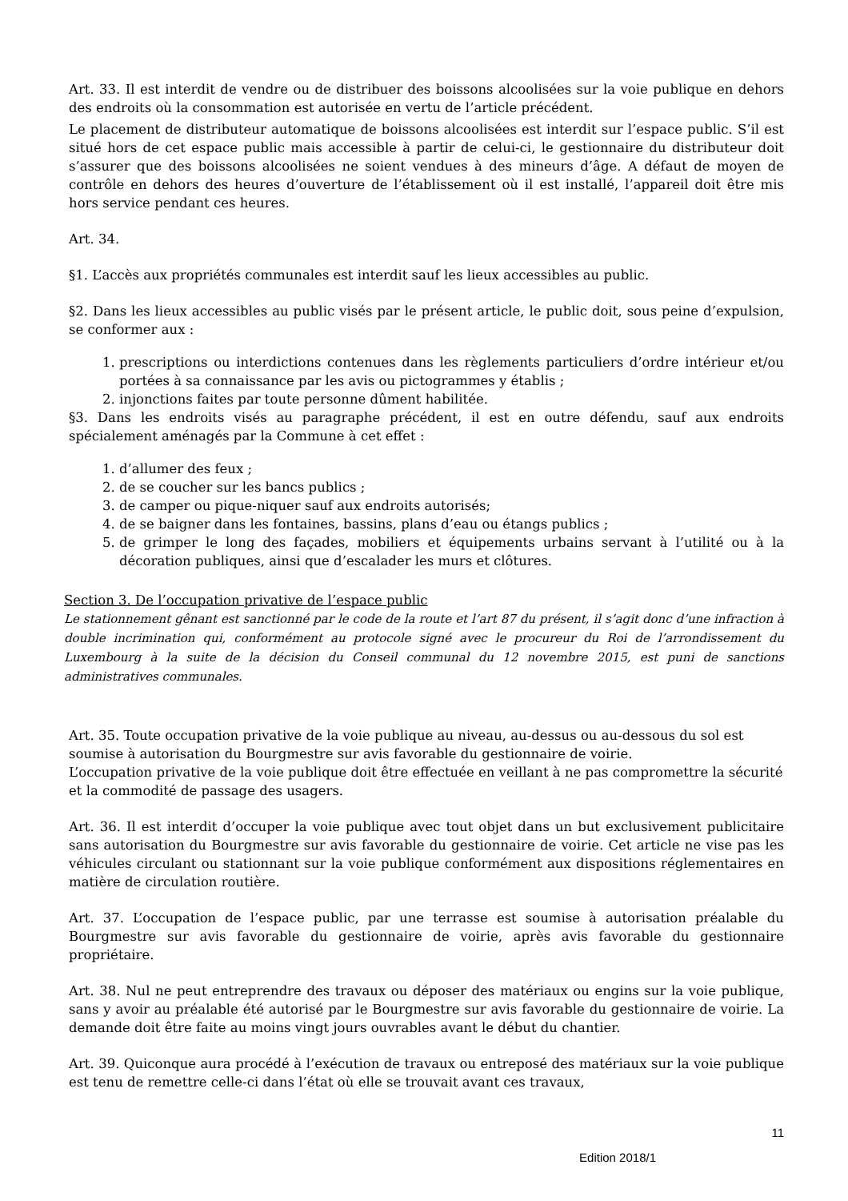Art. 33. Il est interdit de vendre ou de distribuer des boissons alcoolisées sur la voie publique en dehors des endroits où la consommation est autorisée en vertu de l’article précédent.
Le placement de distributeur automatique de boissons alcoolisées est interdit sur l’espace public. S’il est situé hors de cet espace public mais accessible à partir de celui-ci, le gestionnaire du distributeur doit s’assurer que des boissons alcoolisées ne soient vendues à des mineurs d’âge. A défaut de moyen de contrôle en dehors des heures d’ouverture de l’établissement où il est installé, l’appareil doit être mis hors service pendant ces heures.
Art. 34.
§1. L’accès aux propriétés communales est interdit sauf les lieux accessibles au public.
§2. Dans les lieux accessibles au public visés par le présent article, le public doit, sous peine d’expulsion, se conformer aux :
1. prescriptions ou interdictions contenues dans les règlements particuliers d’ordre intérieur et/ou portées à sa connaissance par les avis ou pictogrammes y établis ;
2. injonctions faites par toute personne dûment habilitée.
§3. Dans les endroits visés au paragraphe précédent, il est en outre défendu, sauf aux endroits spécialement aménagés par la Commune à cet effet :
1. d’allumer des feux ;
2. de se coucher sur les bancs publics ;
3. de camper ou pique-niquer sauf aux endroits autorisés;
4. de se baigner dans les fontaines, bassins, plans d’eau ou étangs publics ;
5. de grimper le long des façades, mobiliers et équipements urbains servant à l’utilité ou à la décoration publiques, ainsi que d’escalader les murs et clôtures.
Section 3. De l’occupation privative de l’espace public
Le stationnement gênant est sanctionné par le code de la route et l’art 87 du présent, il s’agit donc d’une infraction à double incrimination qui, conformément au protocole signé avec le procureur du Roi de l’arrondissement du Luxembourg à la suite de la décision du Conseil communal du 12 novembre 2015, est puni de sanctions administratives communales.
Art. 35. Toute occupation privative de la voie publique au niveau, au-dessus ou au-dessous du sol est soumise à autorisation du Bourgmestre sur avis favorable du gestionnaire de voirie.
L’occupation privative de la voie publique doit être effectuée en veillant à ne pas compromettre la sécurité et la commodité de passage des usagers.
Art. 36. Il est interdit d’occuper la voie publique avec tout objet dans un but exclusivement publicitaire sans autorisation du Bourgmestre sur avis favorable du gestionnaire de voirie. Cet article ne vise pas les véhicules circulant ou stationnant sur la voie publique conformément aux dispositions réglementaires en matière de circulation routière.
Art. 37. L’occupation de l’espace public, par une terrasse est soumise à autorisation préalable du Bourgmestre sur avis favorable du gestionnaire de voirie, après avis favorable du gestionnaire propriétaire.
Art. 38. Nul ne peut entreprendre des travaux ou déposer des matériaux ou engins sur la voie publique, sans y avoir au préalable été autorisé par le Bourgmestre sur avis favorable du gestionnaire de voirie. La demande doit être faite au moins vingt jours ouvrables avant le début du chantier.
Art. 39. Quiconque aura procédé à l’exécution de travaux ou entreposé des matériaux sur la voie publique est tenu de remettre celle-ci dans l’état où elle se trouvait avant ces travaux,
11
Edition 2018/1